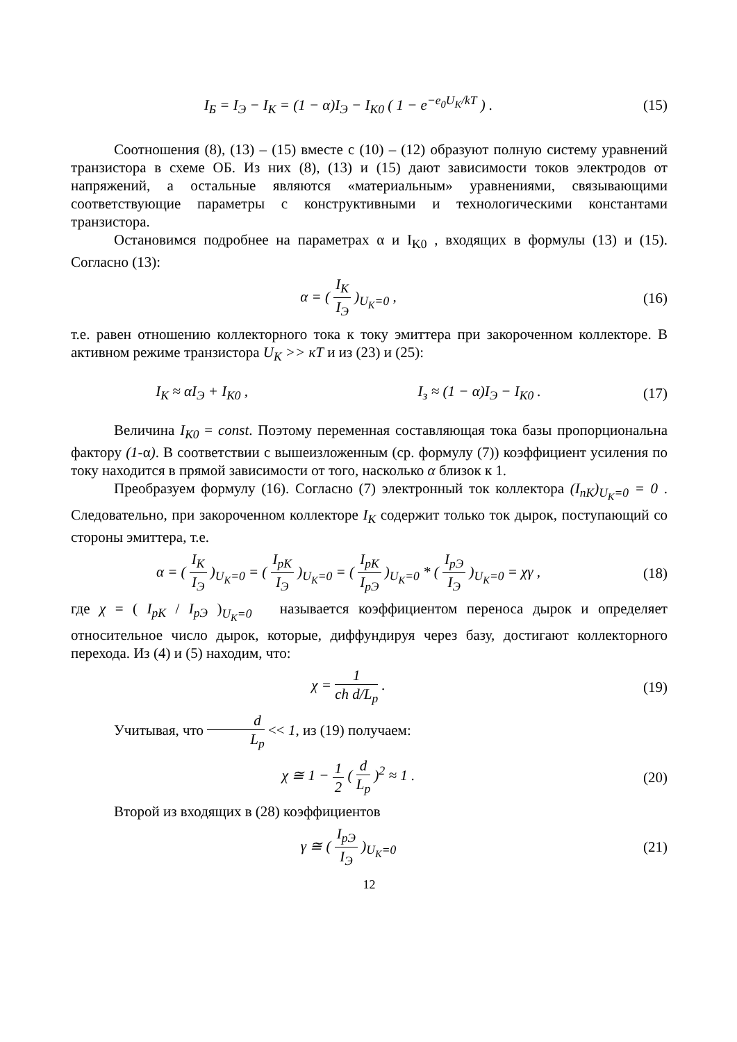I<sub>Б</sub> = I<sub>Э</sub> − I<sub>K</sub> = (1 − α)I<sub>Э</sub> − I<sub>K0</sub> ( 1 − e<sup>−e<sub>0</sub>U<sub>K</sub>/kT</sup> ) .
(15)
Соотношения (8), (13) – (15) вместе с (10) – (12) образуют полную систему уравнений транзистора в схеме ОБ. Из них (8), (13) и (15) дают зависимости токов электродов от напряжений, а остальные являются «материальным» уравнениями, связывающими соответствующие параметры с конструктивными и технологическими константами транзистора.
Остановимся подробнее на параметрах α и I<sub>K0</sub> , входящих в формулы (13) и (15). Согласно (13):
α = ( I<sub>K</sub> I<sub>Э</sub> )<sub>U<sub>K</sub>=0</sub> , (16)
т.е. равен отношению коллекторного тока к току эмиттера при закороченном коллекторе. В активном режиме транзистора U<sub>K</sub> >> кT и из (23) и (25):
I<sub>K</sub> ≈ αI<sub>Э</sub> + I<sub>K0</sub> , I<sub>з</sub> ≈ (1 − α)I<sub>Э</sub> − I<sub>K0</sub> .
(17)
Величина I<sub>K0</sub> = const. Поэтому переменная составляющая тока базы пропорциональна фактору (1-α). В соответствии с вышеизложенным (ср. формулу (7)) коэффициент усиления по току находится в прямой зависимости от того, насколько α близок к 1.
Преобразуем формулу (16). Согласно (7) электронный ток коллектора (I<sub>nK</sub>)<sub>U<sub>K</sub>=0</sub> = 0 . Следовательно, при закороченном коллекторе I<sub>K</sub> содержит только ток дырок, поступающий со стороны эмиттера, т.е.
α = ( I<sub>K</sub> I<sub>Э</sub> )<sub>U<sub>K</sub>=0</sub> = ( I<sub>pK</sub> I<sub>Э</sub> )<sub>U<sub>K</sub>=0</sub> = ( I<sub>pK</sub> I<sub>pЭ</sub> )<sub>U<sub>K</sub>=0</sub> * ( I<sub>pЭ</sub> I<sub>Э</sub> )<sub>U<sub>K</sub>=0</sub> = χγ ,
(18)
где χ = ( I<sub>pK</sub> / I<sub>pЭ</sub> )<sub>U<sub>K</sub>=0</sub> называется коэффициентом переноса дырок и определяет относительное число дырок, которые, диффундируя через базу, достигают коллекторного перехода. Из (4) и (5) находим, что:
χ = 1 ch d/L<sub>p</sub> . (19)
Учитывая, что d L<sub>p</sub> << 1, из (19) получаем:
χ ≅ 1 − 1 2 ( d L<sub>p</sub> )<sup>2</sup> ≈ 1 . (20)
Второй из входящих в (28) коэффициентов
γ ≅ ( I<sub>pЭ</sub> I<sub>Э</sub> )<sub>U<sub>K</sub>=0</sub> (21)
12